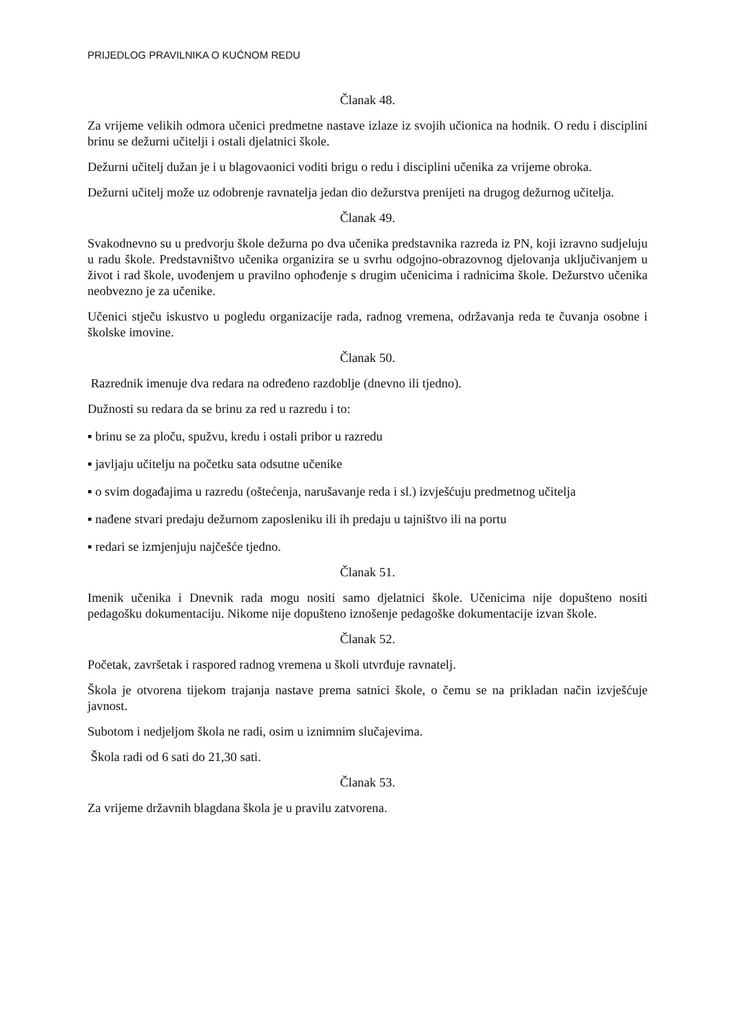PRIJEDLOG PRAVILNIKA O KUĆNOM REDU
Članak 48.
Za vrijeme velikih odmora učenici predmetne nastave izlaze iz svojih učionica na hodnik. O redu i disciplini brinu se dežurni učitelji i ostali djelatnici škole.
Dežurni učitelj dužan je i u blagovaonici voditi brigu o redu i disciplini učenika za vrijeme obroka.
Dežurni učitelj može uz odobrenje ravnatelja jedan dio dežurstva prenijeti na drugog dežurnog učitelja.
Članak 49.
Svakodnevno su u predvorju škole dežurna po dva učenika predstavnika razreda iz PN, koji izravno sudjeluju u radu škole. Predstavništvo učenika organizira se u svrhu odgojno-obrazovnog djelovanja uključivanjem u život i rad škole, uvođenjem u pravilno ophođenje s drugim učenicima i radnicima škole. Dežurstvo učenika neobvezno je za učenike.
Učenici stječu iskustvo u pogledu organizacije rada, radnog vremena, održavanja reda te čuvanja osobne i školske imovine.
Članak 50.
Razrednik imenuje dva redara na određeno razdoblje (dnevno ili tjedno).
Dužnosti su redara da se brinu za red u razredu i to:
▪ brinu se za ploču, spužvu, kredu i ostali pribor u razredu
▪ javljaju učitelju na početku sata odsutne učenike
▪ o svim događajima u razredu (oštećenja, narušavanje reda i sl.) izvješćuju predmetnog učitelja
▪ nađene stvari predaju dežurnom zaposleniku ili ih predaju u tajništvo ili na portu
▪ redari se izmjenjuju najčešće tjedno.
Članak 51.
Imenik učenika i Dnevnik rada mogu nositi samo djelatnici škole. Učenicima nije dopušteno nositi pedagošku dokumentaciju. Nikome nije dopušteno iznošenje pedagoške dokumentacije izvan škole.
Članak 52.
Početak, završetak i raspored radnog vremena u školi utvrđuje ravnatelj.
Škola je otvorena tijekom trajanja nastave prema satnici škole, o čemu se na prikladan način izvješćuje javnost.
Subotom i nedjeljom škola ne radi, osim u iznimnim slučajevima.
Škola radi od 6 sati do 21,30 sati.
Članak 53.
Za vrijeme državnih blagdana škola je u pravilu zatvorena.